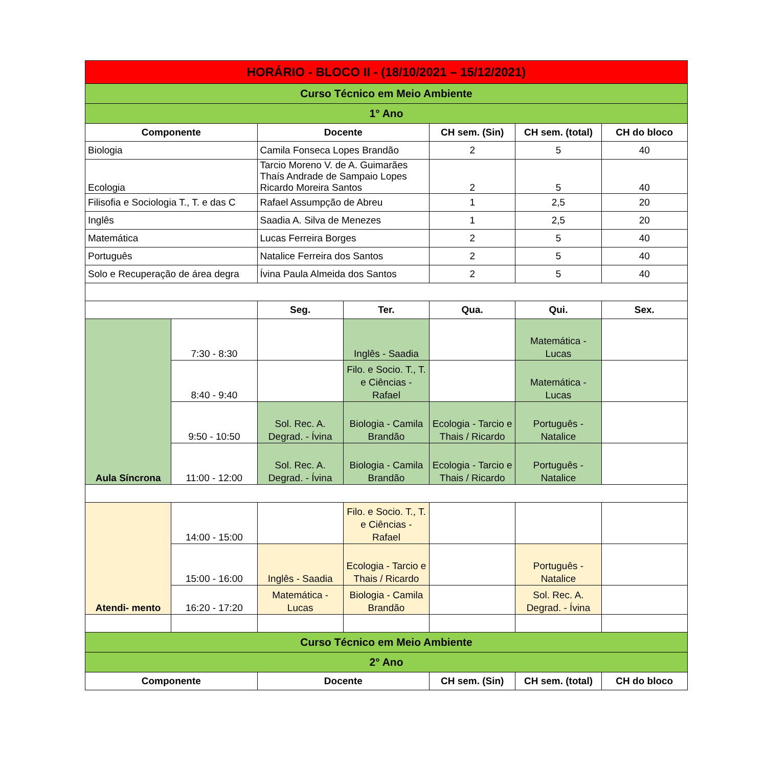| HORÁRIO - BLOCO II - (18/10/2021 – 15/12/2021) | | | | | | |
| --- | --- | --- | --- | --- | --- | --- |
| Curso Técnico em Meio Ambiente | | | | | | |
| 1° Ano | | | | | | |
| Componente | | Docente | | CH sem. (Sin) | CH sem. (total) | CH do bloco |
| Biologia | | Camila Fonseca Lopes Brandão | | 2 | 5 | 40 |
| Ecologia | | Tarcio Moreno V. de A. Guimarães Thaís Andrade de Sampaio Lopes Ricardo Moreira Santos | | 2 | 5 | 40 |
| Filisofia e Sociologia T., T. e das C | | Rafael Assumpção de Abreu | | 1 | 2,5 | 20 |
| Inglês | | Saadia A. Silva de Menezes | | 1 | 2,5 | 20 |
| Matemática | | Lucas Ferreira Borges | | 2 | 5 | 40 |
| Português | | Natalice Ferreira dos Santos | | 2 | 5 | 40 |
| Solo e Recuperação de área degra | | Ívina Paula Almeida dos Santos | | 2 | 5 | 40 |
| | | Seg. | Ter. | Qua. | Qui. | Sex. |
| Aula Síncrona | 7:30 - 8:30 | | Inglês - Saadia | | Matemática - Lucas | |
| | 8:40 - 9:40 | | Filo. e Socio. T., T. e Ciências - Rafael | | Matemática - Lucas | |
| | 9:50 - 10:50 | Sol. Rec. A. Degrad. - Ívina | Biologia - Camila Brandão | Ecologia - Tarcio e Thais / Ricardo | Português - Natalice | |
| | 11:00 - 12:00 | Sol. Rec. A. Degrad. - Ívina | Biologia - Camila Brandão | Ecologia - Tarcio e Thais / Ricardo | Português - Natalice | |
| Atendi- mento | 14:00 - 15:00 | | Filo. e Socio. T., T. e Ciências - Rafael | | | |
| | 15:00 - 16:00 | Inglês - Saadia | Ecologia - Tarcio e Thais / Ricardo | | Português - Natalice | |
| | 16:20 - 17:20 | Matemática - Lucas | Biologia - Camila Brandão | | Sol. Rec. A. Degrad. - Ívina | |
| Curso Técnico em Meio Ambiente | | | | | | |
| 2° Ano | | | | | | |
| Componente | | Docente | | CH sem. (Sin) | CH sem. (total) | CH do bloco |